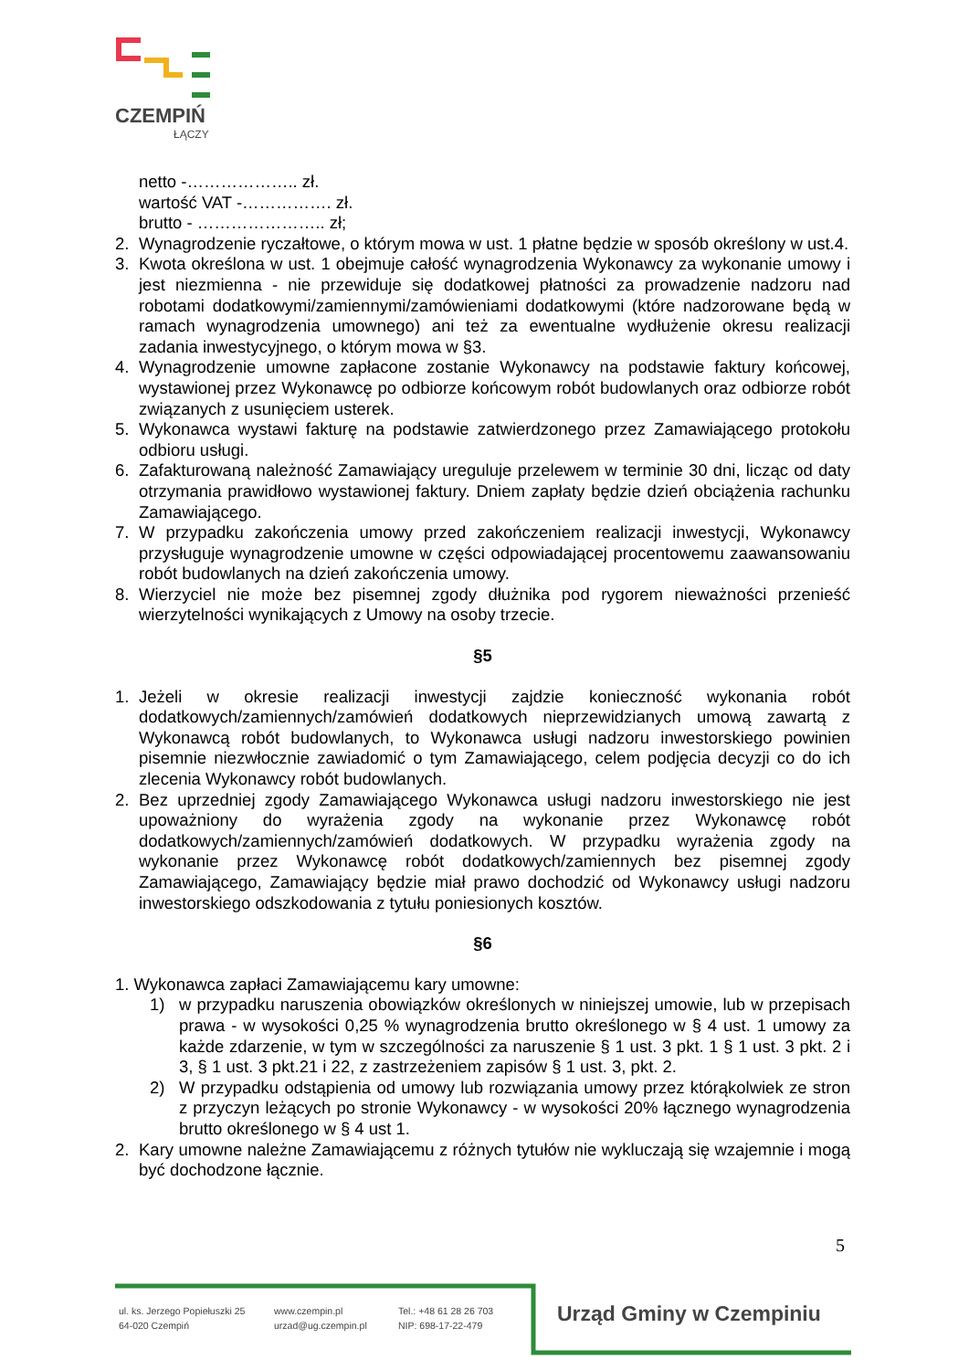CZEMPIŃ
ŁĄCZY
netto -……………….. zł.
wartość VAT -……………. zł.
brutto - ………………….. zł;
2. Wynagrodzenie ryczałtowe, o którym mowa w ust. 1 płatne będzie w sposób określony w ust.4.
3. Kwota określona w ust. 1 obejmuje całość wynagrodzenia Wykonawcy za wykonanie umowy i jest niezmienna - nie przewiduje się dodatkowej płatności za prowadzenie nadzoru nad robotami dodatkowymi/zamiennymi/zamówieniami dodatkowymi (które nadzorowane będą w ramach wynagrodzenia umownego) ani też za ewentualne wydłużenie okresu realizacji zadania inwestycyjnego, o którym mowa w §3.
4. Wynagrodzenie umowne zapłacone zostanie Wykonawcy na podstawie faktury końcowej, wystawionej przez Wykonawcę po odbiorze końcowym robót budowlanych oraz odbiorze robót związanych z usunięciem usterek.
5. Wykonawca wystawi fakturę na podstawie zatwierdzonego przez Zamawiającego protokołu odbioru usługi.
6. Zafakturowaną należność Zamawiający ureguluje przelewem w terminie 30 dni, licząc od daty otrzymania prawidłowo wystawionej faktury. Dniem zapłaty będzie dzień obciążenia rachunku Zamawiającego.
7. W przypadku zakończenia umowy przed zakończeniem realizacji inwestycji, Wykonawcy przysługuje wynagrodzenie umowne w części odpowiadającej procentowemu zaawansowaniu robót budowlanych na dzień zakończenia umowy.
8. Wierzyciel nie może bez pisemnej zgody dłużnika pod rygorem nieważności przenieść wierzytelności wynikających z Umowy na osoby trzecie.
§5
1. Jeżeli w okresie realizacji inwestycji zajdzie konieczność wykonania robót dodatkowych/zamiennych/zamówień dodatkowych nieprzewidzianych umową zawartą z Wykonawcą robót budowlanych, to Wykonawca usługi nadzoru inwestorskiego powinien pisemnie niezwłocznie zawiadomić o tym Zamawiającego, celem podjęcia decyzji co do ich zlecenia Wykonawcy robót budowlanych.
2. Bez uprzedniej zgody Zamawiającego Wykonawca usługi nadzoru inwestorskiego nie jest upoważniony do wyrażenia zgody na wykonanie przez Wykonawcę robót dodatkowych/zamiennych/zamówień dodatkowych. W przypadku wyrażenia zgody na wykonanie przez Wykonawcę robót dodatkowych/zamiennych bez pisemnej zgody Zamawiającego, Zamawiający będzie miał prawo dochodzić od Wykonawcy usługi nadzoru inwestorskiego odszkodowania z tytułu poniesionych kosztów.
§6
1. Wykonawca zapłaci Zamawiającemu kary umowne:
1) w przypadku naruszenia obowiązków określonych w niniejszej umowie, lub w przepisach prawa - w wysokości 0,25 % wynagrodzenia brutto określonego w § 4 ust. 1 umowy za każde zdarzenie, w tym w szczególności za naruszenie § 1 ust. 3 pkt. 1 § 1 ust. 3 pkt. 2 i 3, § 1 ust. 3 pkt.21 i 22, z zastrzeżeniem zapisów § 1 ust. 3, pkt. 2.
2) W przypadku odstąpienia od umowy lub rozwiązania umowy przez którąkolwiek ze stron z przyczyn leżących po stronie Wykonawcy - w wysokości 20% łącznego wynagrodzenia brutto określonego w § 4 ust 1.
2. Kary umowne należne Zamawiającemu z różnych tytułów nie wykluczają się wzajemnie i mogą być dochodzone łącznie.
5
ul. ks. Jerzego Popiełuszki 25
64-020 Czempiń
www.czempin.pl
urzad@ug.czempin.pl
Tel.: +48 61 28 26 703
NIP: 698-17-22-479
Urząd Gminy w Czempiniu